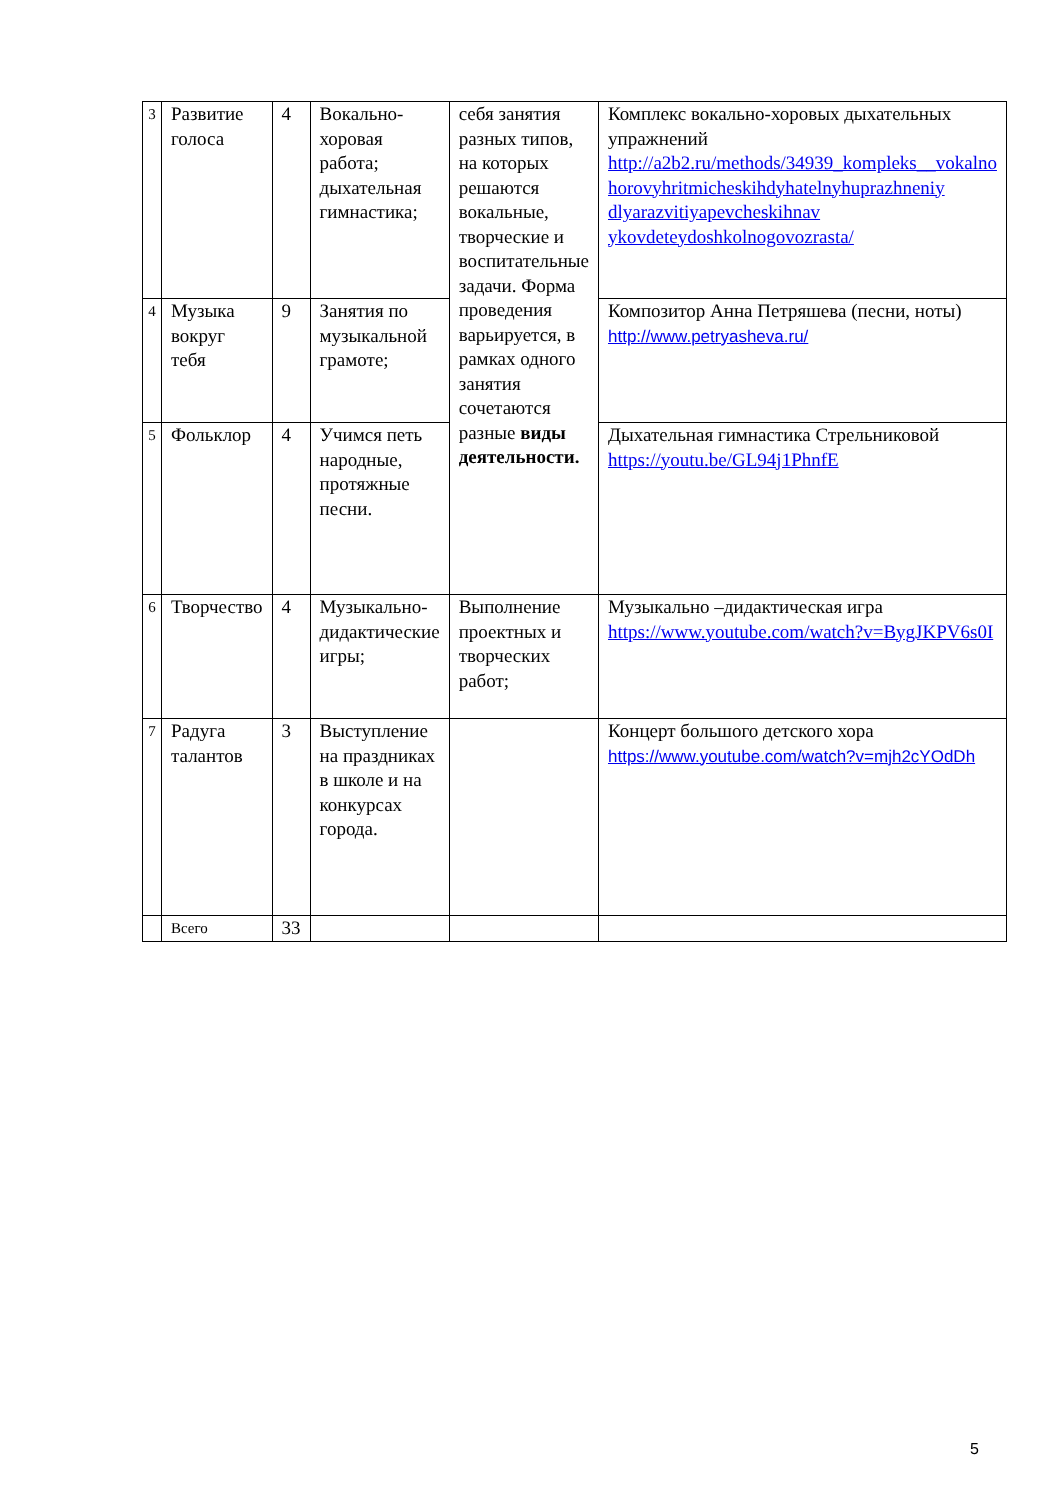| 3 | Развитие голоса | 4 | Вокально-хоровая работа; дыхательная гимнастика; | себя занятия разных типов, на которых решаются вокальные, творческие и воспитательные задачи. Форма проведения варьируется, в рамках одного занятия сочетаются разные виды деятельности. | Комплекс вокально-хоровых дыхательных упражнений http://a2b2.ru/methods/34939_kompleks__vokalno horovyhritmicheskihdyhatelnyhuprazhneniy dlyarazvitiyapevcheskihnav ykovdeteydoshkolnogovozrasta/ |
| 4 | Музыка вокруг тебя | 9 | Занятия по музыкальной грамоте; | | Композитор Анна Петряшева (песни, ноты) http://www.petryasheva.ru/ |
| 5 | Фольклор | 4 | Учимся петь народные, протяжные песни. | | Дыхательная гимнастика Стрельниковой https://youtu.be/GL94j1PhnfE |
| 6 | Творчество | 4 | Музыкально-дидактические игры; | Выполнение проектных и творческих работ; | Музыкально –дидактическая игра https://www.youtube.com/watch?v=BygJKPV6s0I |
| 7 | Радуга талантов | 3 | Выступление на праздниках в школе и на конкурсах города. | | Концерт большого детского хора https://www.youtube.com/watch?v=mjh2cYOdDh |
| | Всего | 33 | | | |
5